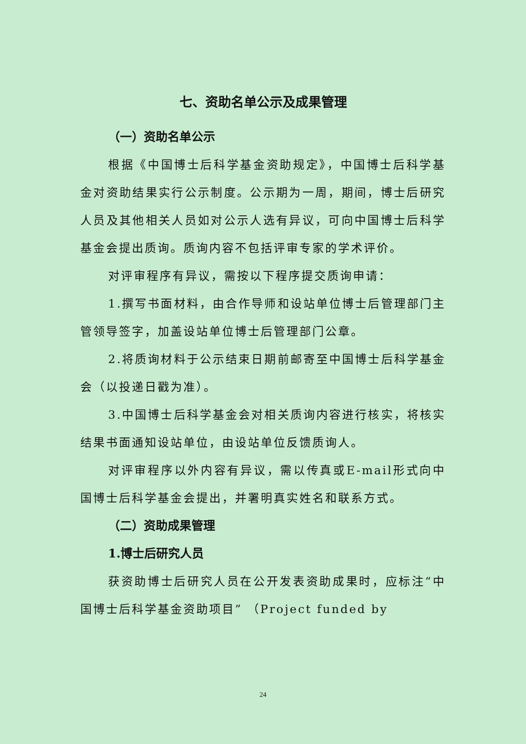七、资助名单公示及成果管理
（一）资助名单公示
根据《中国博士后科学基金资助规定》，中国博士后科学基金对资助结果实行公示制度。公示期为一周，期间，博士后研究人员及其他相关人员如对公示人选有异议，可向中国博士后科学基金会提出质询。质询内容不包括评审专家的学术评价。
对评审程序有异议，需按以下程序提交质询申请：
1.撰写书面材料，由合作导师和设站单位博士后管理部门主管领导签字，加盖设站单位博士后管理部门公章。
2.将质询材料于公示结束日期前邮寄至中国博士后科学基金会（以投递日戳为准）。
3.中国博士后科学基金会对相关质询内容进行核实，将核实结果书面通知设站单位，由设站单位反馈质询人。
对评审程序以外内容有异议，需以传真或E-mail形式向中国博士后科学基金会提出，并署明真实姓名和联系方式。
（二）资助成果管理
1.博士后研究人员
获资助博士后研究人员在公开发表资助成果时，应标注“中国博士后科学基金资助项目” （Project funded by
24